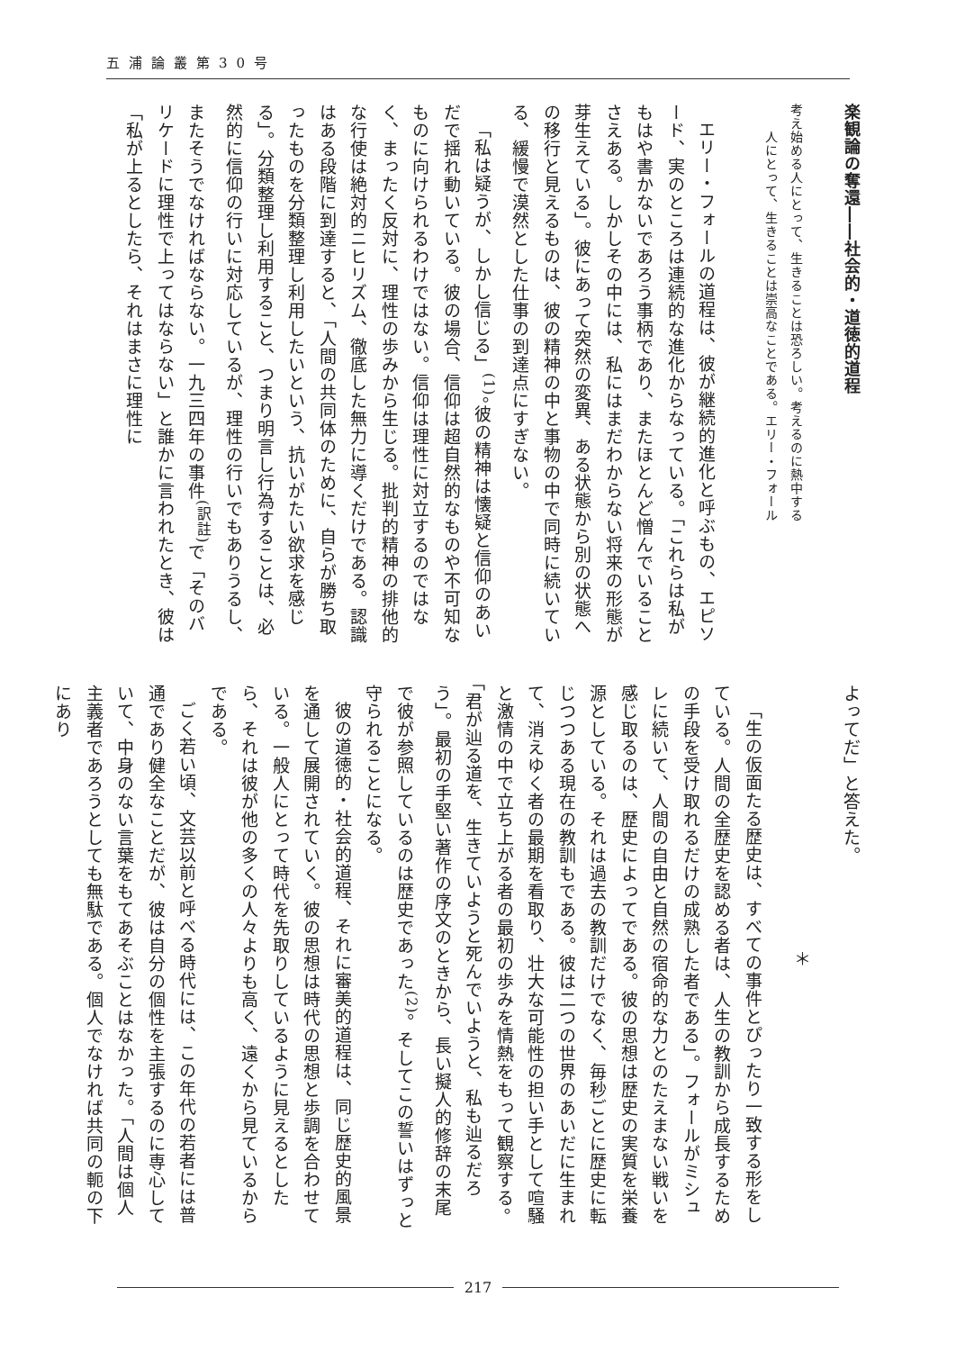五浦論叢第30号
楽観論の奪還――社会的・道徳的道程
考え始める人にとって、生きることは恐ろしい。考えるのに熱中する
　　人にとって、生きることは崇高なことである。エリー・フォール
エリー・フォールの道程は、彼が継続的進化と呼ぶもの、エピソード、実のところは連続的な進化からなっている。「これらは私がもはや書かないであろう事柄であり、またほとんど憎んでいることさえある。しかしその中には、私にはまだわからない将来の形態が芽生えている」。彼にあって突然の変異、ある状態から別の状態への移行と見えるものは、彼の精神の中と事物の中で同時に続いている、緩慢で漠然とした仕事の到達点にすぎない。
「私は疑うが、しかし信じる」<sup>(1)</sup>。彼の精神は懐疑と信仰のあいだで揺れ動いている。彼の場合、信仰は超自然的なものや不可知なものに向けられるわけではない。信仰は理性に対立するのではなく、まったく反対に、理性の歩みから生じる。批判的精神の排他的な行使は絶対的ニヒリズム、徹底した無力に導くだけである。認識はある段階に到達すると、「人間の共同体のために、自らが勝ち取ったものを分類整理し利用したいという、抗いがたい欲求を感じる」。分類整理し利用すること、つまり明言し行為することは、必然的に信仰の行いに対応しているが、理性の行いでもありうるし、またそうでなければならない。一九三四年の事件<sup>(訳註)</sup>で「そのバリケードに理性で上ってはならない」と誰かに言われたとき、彼は「私が上るとしたら、それはまさに理性に
よってだ」と答えた。
＊
「生の仮面たる歴史は、すべての事件とぴったり一致する形をしている。人間の全歴史を認める者は、人生の教訓から成長するための手段を受け取れるだけの成熟した者である」。フォールがミシュレに続いて、人間の自由と自然の宿命的な力とのたえまない戦いを感じ取るのは、歴史によってである。彼の思想は歴史の実質を栄養源としている。それは過去の教訓だけでなく、毎秒ごとに歴史に転じつつある現在の教訓もである。彼は二つの世界のあいだに生まれて、消えゆく者の最期を看取り、壮大な可能性の担い手として喧騒と激情の中で立ち上がる者の最初の歩みを情熱をもって観察する。「君が辿る道を、生きていようと死んでいようと、私も辿るだろう」。最初の手堅い著作の序文のときから、長い擬人的修辞の末尾で彼が参照しているのは歴史であった<sup>(2)</sup>。そしてこの誓いはずっと守られることになる。
彼の道徳的・社会的道程、それに審美的道程は、同じ歴史的風景を通して展開されていく。彼の思想は時代の思想と歩調を合わせている。一般人にとって時代を先取りしているように見えるとしたら、それは彼が他の多くの人々よりも高く、遠くから見ているからである。
ごく若い頃、文芸以前と呼べる時代には、この年代の若者には普通であり健全なことだが、彼は自分の個性を主張するのに専心していて、中身のない言葉をもてあそぶことはなかった。「人間は個人主義者であろうとしても無駄である。個人でなければ共同の軛の下にあり
217